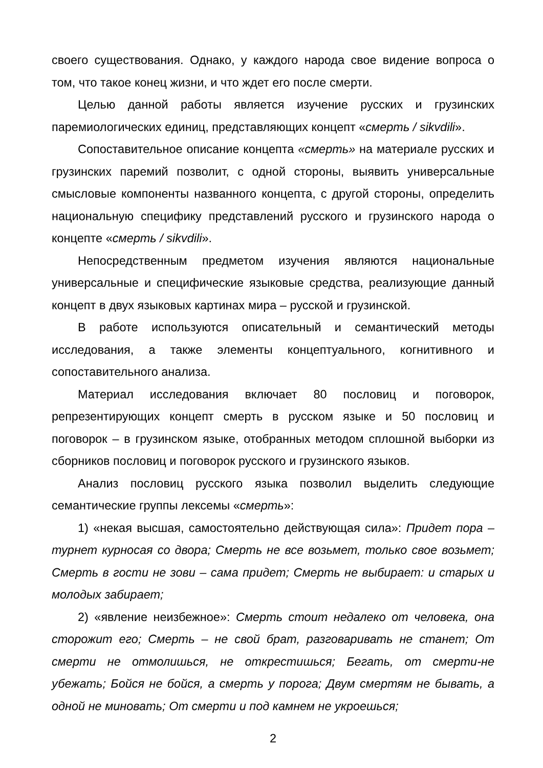своего существования. Однако, у каждого народа свое видение вопроса о том, что такое конец жизни, и что ждет его после смерти.
Целью данной работы является изучение русских и грузинских паремиологических единиц, представляющих концепт «смерть / sikvdili».
Сопоставительное описание концепта «смерть» на материале русских и грузинских паремий позволит, с одной стороны, выявить универсальные смысловые компоненты названного концепта, с другой стороны, определить национальную специфику представлений русского и грузинского народа о концепте «смерть / sikvdili».
Непосредственным предметом изучения являются национальные универсальные и специфические языковые средства, реализующие данный концепт в двух языковых картинах мира – русской и грузинской.
В работе используются описательный и семантический методы исследования, а также элементы концептуального, когнитивного и сопоставительного анализа.
Материал исследования включает 80 пословиц и поговорок, репрезентирующих концепт смерть в русском языке и 50 пословиц и поговорок – в грузинском языке, отобранных методом сплошной выборки из сборников пословиц и поговорок русского и грузинского языков.
Анализ пословиц русского языка позволил выделить следующие семантические группы лексемы «смерть»:
1) «некая высшая, самостоятельно действующая сила»: Придет пора – турнет курносая со двора; Смерть не все возьмет, только свое возьмет; Смерть в гости не зови – сама придет; Смерть не выбирает: и старых и молодых забирает;
2) «явление неизбежное»: Смерть стоит недалеко от человека, она сторожит его; Смерть – не свой брат, разговаривать не станет; От смерти не отмолишься, не открестишься; Бегать, от смерти-не убежать; Бойся не бойся, а смерть у порога; Двум смертям не бывать, а одной не миновать; От смерти и под камнем не укроешься;
2